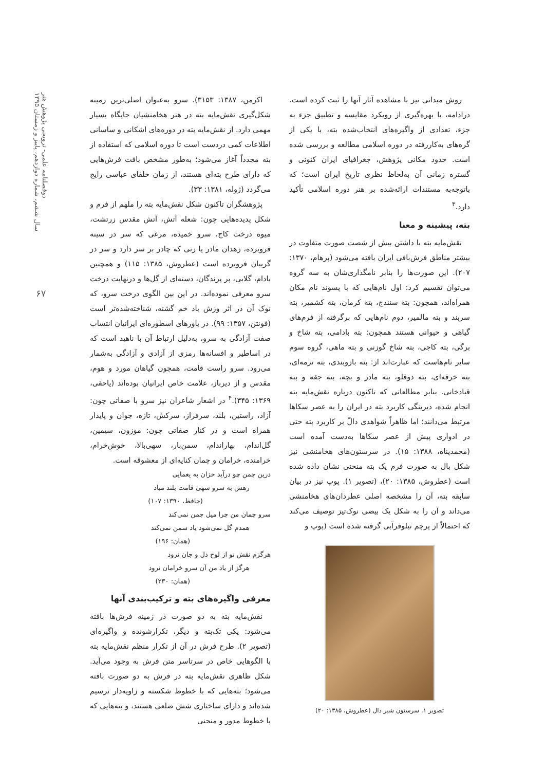دوفصلنامه علمی- ترویجی پژوهش هنر
سال ششم، شماره دوازدهم، پاییز و زمستان ۱۳۹۵
۶۷
روش میدانی نیز با مشاهده آثار آنها را ثبت کرده است. درادامه، با بهره‌گیری از رویکرد مقایسه و تطبیق جزء به جزء، تعدادی از واگیره‌های انتخاب‌شده بته، با یکی از گره‌های به‌کاررفته در دوره اسلامی مطالعه و بررسی شده است. حدود مکانی پژوهش، جغرافیای ایران کنونی و گستره زمانی آن به‌لحاظ نظری تاریخ ایران است؛ که باتوجه‌به مستندات ارائه‌شده بر هنر دوره اسلامی تأکید دارد.<sup>۳</sup>
بته، پیشینه و معنا
نقش‌مایه بته با داشتن بیش از شصت صورت متفاوت در بیشتر مناطق فرش‌بافی ایران بافته می‌شود (پرهام، ۱۳۷۰: ۲۰۷). این صورت‌ها را بنابر نامگذاری‌شان به سه گروه می‌توان تقسیم کرد: اول نام‌هایی که با پسوند نام مکان همراه‌اند، همچون: بته سنندج، بته کرمان، بته کشمیر، بته سربند و بته مالمیر، دوم نام‌هایی که برگرفته از فرم‌های گیاهی و حیوانی هستند همچون: بته بادامی، بته شاخ و برگی، بته کاجی، بته شاخ گوزنی و بته ماهی، گروه سوم سایر نام‌هاست که عبارت‌اند از: بته بازوبندی، بته ترمه‌ای، بته خرقه‌ای، بته دوقلو، بته مادر و بچه، بته جقه و بته قبادخانی. بنابر مطالعاتی که تاکنون درباره نقش‌مایه بته انجام شده، دیرینگی کاربرد بته در ایران را به عصر سکاها مرتبط می‌دانند؛ اما ظاهراً شواهدی دالّ بر کاربرد بته حتی در ادواری پیش از عصر سکاها به‌دست آمده است (محمدپناه، ۱۳۸۸: ۱۵). در سرستون‌های هخامنشی نیز شکل بال به صورت فرم یک بته منحنی نشان داده شده است (عطروش، ۱۳۸۵: ۲۰)، (تصویر ۱). پوپ نیز در بیان سابقه بته، آن را مشخصه اصلی عطردان‌های هخامنشی می‌داند و آن را به شکل یک بیضی نوک‌تیز توصیف می‌کند که احتمالاً از پرچم نیلوفرآبی گرفته شده است (پوپ و
تصویر ۱. سرستون شیر دال (عطروش، ۱۳۸۵: ۲۰)
اکرمن، ۱۳۸۷: ۳۱۵۳). سرو به‌عنوان اصلی‌ترین زمینه شکل‌گیری نقش‌مایه بته در هنر هخامنشیان جایگاه بسیار مهمی دارد. از نقش‌مایه بته در دوره‌های اشکانی و ساسانی اطلاعات کمی دردست است تا دوره اسلامی که استفاده از بته مجدداً آغاز می‌شود؛ به‌طور مشخص بافت فرش‌هایی که دارای طرح بته‌ای هستند، از زمان خلفای عباسی رایج می‌گردد (ژوله، ۱۳۸۱: ۳۳).
پژوهشگران تاکنون شکل نقش‌مایه بته را ملهم از فرم و شکل پدیده‌هایی چون: شعله آتش، آتش مقدس زرتشت، میوه درخت کاج، سرو خمیده، مرغی که سر در سینه فروبرده، زهدان مادر یا زنی که چادر بر سر دارد و سر در گریبان فروبرده است (عطروش، ۱۳۸۵: ۱۱۵) و همچنین بادام، گلابی، پر پرندگان، دسته‌ای از گل‌ها و درنهایت درخت سرو معرفی نموده‌اند. در این بین الگوی درخت سرو، که نوک آن در اثر وزش باد خم گشته، شناخته‌شده‌تر است (فونتن، ۱۳۵۷: ۹۹). در باورهای اسطوره‌ای ایرانیان انتساب صفت آزادگی به سرو، به‌دلیل ارتباط آن با ناهید است که در اساطیر و افسانه‌ها رمزی از آزادی و آزادگی به‌شمار می‌رود. سرو راست قامت، همچون گیاهان مورد و هوم، مقدس و از دیرباز، علامت خاص ایرانیان بوده‌اند (یاحقی، ۱۳۶۹: ۳۴۵).<sup>۴</sup> در اشعار شاعران نیز سرو با صفاتی چون: آزاد، راستین، بلند، سرفراز، سرکش، تازه، جوان و پایدار همراه است و در کنار صفاتی چون: موزون، سیمین، گل‌اندام، بهاراندام، سمن‌بار، سهی‌بالا، خوش‌خرام، خرامنده، خرامان و چمان کنایه‌ای از معشوقه است.
درین چمن چو درآید خزان به یغمایی
رهش به سرو سهی قامت بلند مباد
(حافظ، ۱۳۹۰: ۱۰۷)
سرو چمان من چرا میل چمن نمی‌کند
همدم گل نمی‌شود یاد سمن نمی‌کند
(همان: ۱۹۶)
هرگزم نقش تو از لوح دل و جان نرود
هرگز از یاد من آن سرو خرامان نرود
(همان: ۲۳۰)
معرفی واگیره‌های بته و ترکیب‌بندی آنها
نقش‌مایه بته به دو صورت در زمینه فرش‌ها بافته می‌شود: یکی تک‌بته و دیگر، تکرارشونده و واگیره‌ای (تصویر ۲). طرح فرش در آن از تکرار منظم نقش‌مایه بته با الگوهایی خاص در سرتاسر متن فرش به وجود می‌آید. شکل ظاهری نقش‌مایه بته در فرش به دو صورت بافته می‌شود؛ بته‌هایی که با خطوط شکسته و زاویه‌دار ترسیم شده‌اند و دارای ساختاری شش ضلعی هستند، و بته‌هایی که با خطوط مدور و منحنی